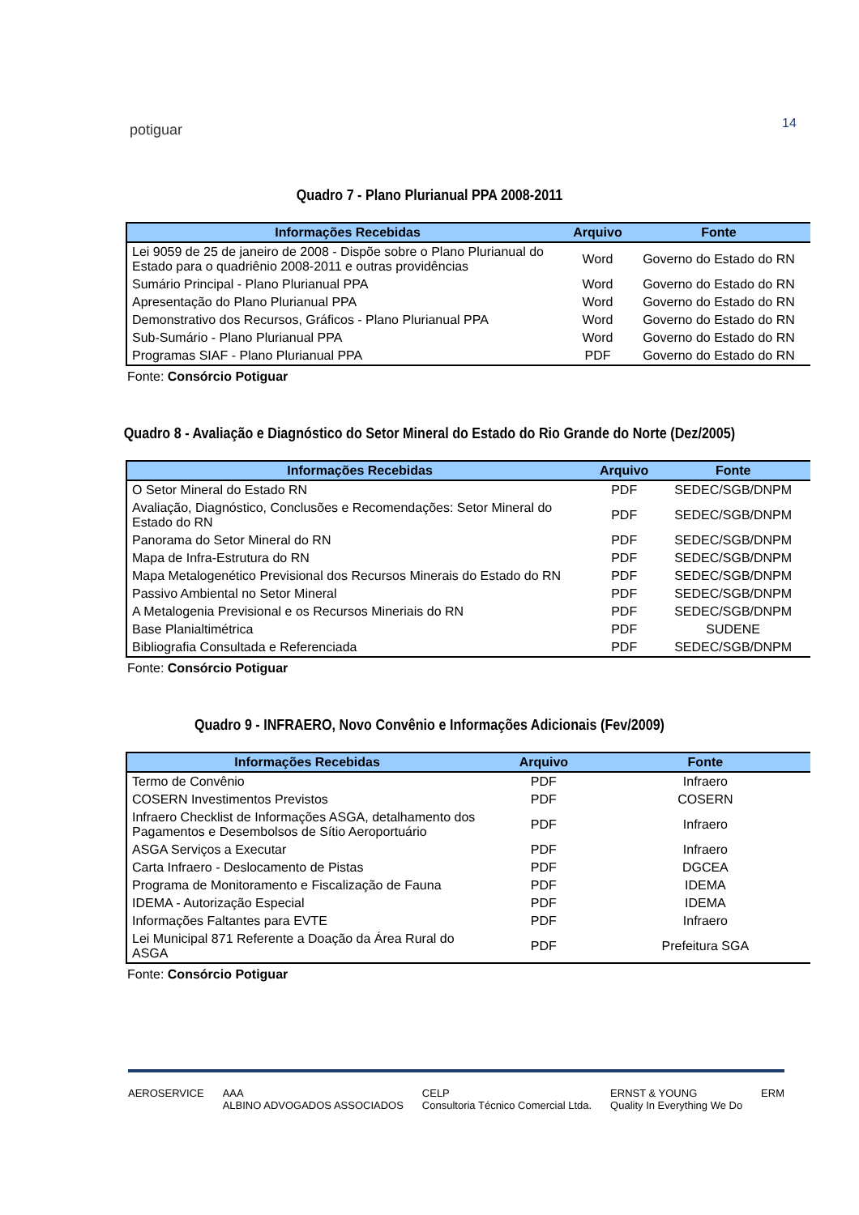potiguar 14
Quadro 7 - Plano Plurianual PPA 2008-2011
| Informações Recebidas | Arquivo | Fonte |
| --- | --- | --- |
| Lei 9059 de 25 de janeiro de 2008 - Dispõe sobre o Plano Plurianual do Estado para o quadriênio 2008-2011 e outras providências | Word | Governo do Estado do RN |
| Sumário Principal - Plano Plurianual PPA | Word | Governo do Estado do RN |
| Apresentação do Plano Plurianual PPA | Word | Governo do Estado do RN |
| Demonstrativo dos Recursos, Gráficos - Plano Plurianual PPA | Word | Governo do Estado do RN |
| Sub-Sumário - Plano Plurianual PPA | Word | Governo do Estado do RN |
| Programas SIAF - Plano Plurianual PPA | PDF | Governo do Estado do RN |
Fonte: Consórcio Potiguar
Quadro 8 - Avaliação e Diagnóstico do Setor Mineral do Estado do Rio Grande do Norte (Dez/2005)
| Informações Recebidas | Arquivo | Fonte |
| --- | --- | --- |
| O Setor Mineral do Estado RN | PDF | SEDEC/SGB/DNPM |
| Avaliação, Diagnóstico, Conclusões e Recomendações: Setor Mineral do Estado do RN | PDF | SEDEC/SGB/DNPM |
| Panorama do Setor Mineral do RN | PDF | SEDEC/SGB/DNPM |
| Mapa de Infra-Estrutura do RN | PDF | SEDEC/SGB/DNPM |
| Mapa Metalogenético Previsional dos Recursos Minerais do Estado do RN | PDF | SEDEC/SGB/DNPM |
| Passivo Ambiental no Setor Mineral | PDF | SEDEC/SGB/DNPM |
| A Metalogenia Previsional e os Recursos Mineriais do RN | PDF | SEDEC/SGB/DNPM |
| Base Planialtimétrica | PDF | SUDENE |
| Bibliografia Consultada e Referenciada | PDF | SEDEC/SGB/DNPM |
Fonte: Consórcio Potiguar
Quadro 9 - INFRAERO, Novo Convênio e Informações Adicionais (Fev/2009)
| Informações Recebidas | Arquivo | Fonte |
| --- | --- | --- |
| Termo de Convênio | PDF | Infraero |
| COSERN Investimentos Previstos | PDF | COSERN |
| Infraero Checklist de Informações ASGA, detalhamento dos Pagamentos e Desembolsos de Sítio Aeroportuário | PDF | Infraero |
| ASGA Serviços a Executar | PDF | Infraero |
| Carta Infraero - Deslocamento de Pistas | PDF | DGCEA |
| Programa de Monitoramento e Fiscalização de Fauna | PDF | IDEMA |
| IDEMA - Autorização Especial | PDF | IDEMA |
| Informações Faltantes para EVTE | PDF | Infraero |
| Lei Municipal 871 Referente a Doação da Área Rural do ASGA | PDF | Prefeitura SGA |
Fonte: Consórcio Potiguar
AEROSERVICE AAA
ALBINO ADVOGADOS ASSOCIADOS CELP
Consultoria Técnico Comercial Ltda. ERNST & YOUNG
Quality In Everything We Do ERM